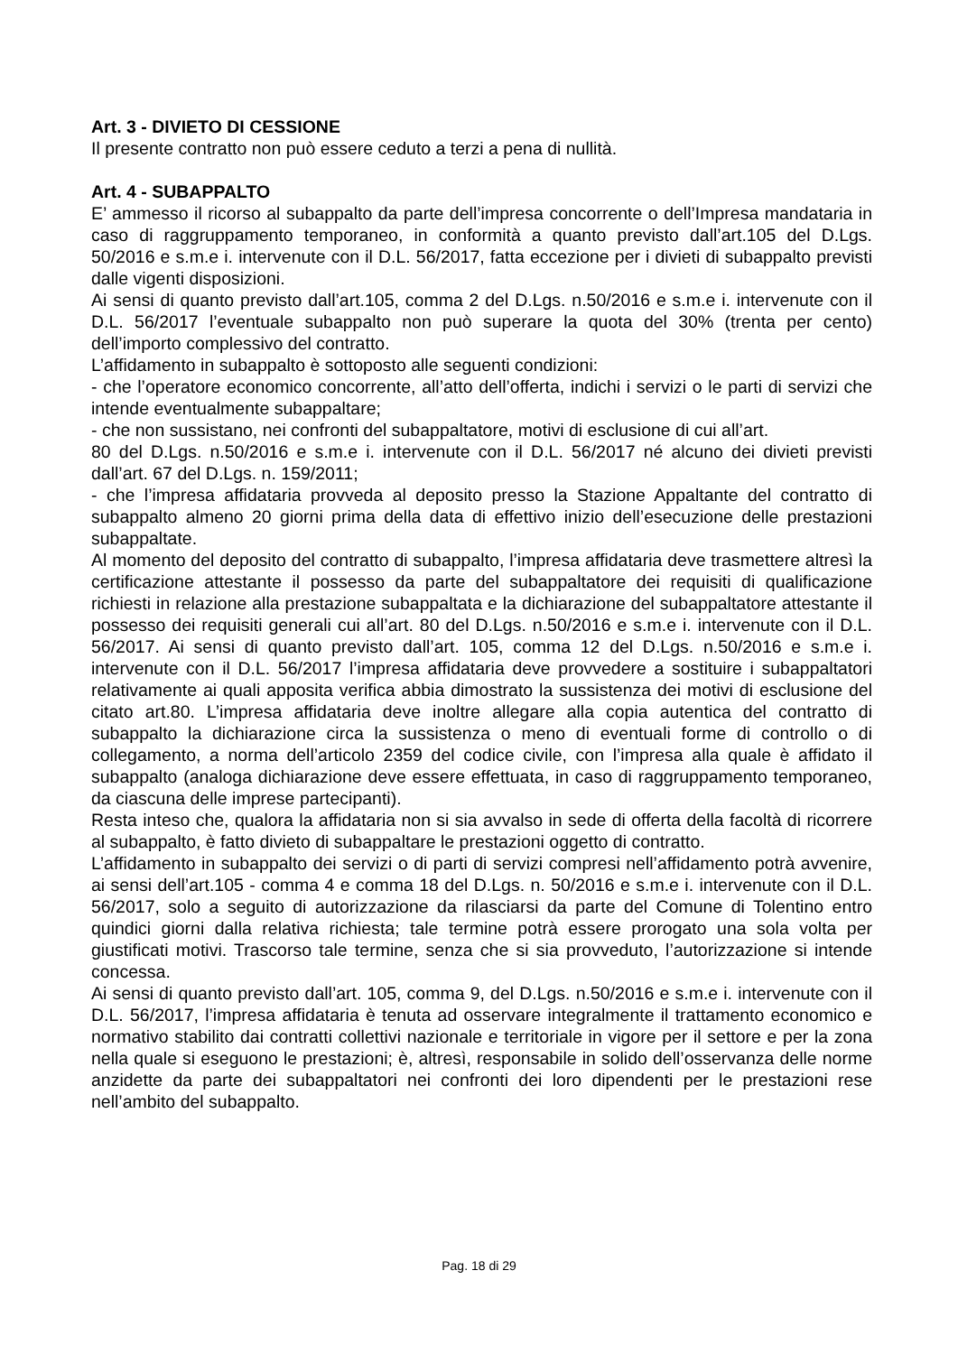Art. 3 - DIVIETO DI CESSIONE
Il presente contratto non può essere ceduto a terzi a pena di nullità.
Art. 4 - SUBAPPALTO
E’ ammesso il ricorso al subappalto da parte dell’impresa concorrente o dell’Impresa mandataria in caso di raggruppamento temporaneo, in conformità a quanto previsto dall’art.105 del D.Lgs. 50/2016 e s.m.e i. intervenute con il D.L. 56/2017, fatta eccezione per i divieti di subappalto previsti dalle vigenti disposizioni.
Ai sensi di quanto previsto dall’art.105, comma 2 del D.Lgs. n.50/2016 e s.m.e i. intervenute con il D.L. 56/2017 l’eventuale subappalto non può superare la quota del 30% (trenta per cento) dell’importo complessivo del contratto.
L’affidamento in subappalto è sottoposto alle seguenti condizioni:
- che l’operatore economico concorrente, all’atto dell’offerta, indichi i servizi o le parti di servizi che intende eventualmente subappaltare;
- che non sussistano, nei confronti del subappaltatore, motivi di esclusione di cui all’art.
80 del D.Lgs. n.50/2016 e s.m.e i. intervenute con il D.L. 56/2017 né alcuno dei divieti previsti dall’art. 67 del D.Lgs. n. 159/2011;
- che l’impresa affidataria provveda al deposito presso la Stazione Appaltante del contratto di subappalto almeno 20 giorni prima della data di effettivo inizio dell’esecuzione delle prestazioni subappaltate.
Al momento del deposito del contratto di subappalto, l’impresa affidataria deve trasmettere altresì la certificazione attestante il possesso da parte del subappaltatore dei requisiti di qualificazione richiesti in relazione alla prestazione subappaltata e la dichiarazione del subappaltatore attestante il possesso dei requisiti generali cui all’art. 80 del D.Lgs. n.50/2016 e s.m.e i. intervenute con il D.L. 56/2017. Ai sensi di quanto previsto dall’art. 105, comma 12 del D.Lgs. n.50/2016 e s.m.e i. intervenute con il D.L. 56/2017 l’impresa affidataria deve provvedere a sostituire i subappaltatori relativamente ai quali apposita verifica abbia dimostrato la sussistenza dei motivi di esclusione del citato art.80. L’impresa affidataria deve inoltre allegare alla copia autentica del contratto di subappalto la dichiarazione circa la sussistenza o meno di eventuali forme di controllo o di collegamento, a norma dell’articolo 2359 del codice civile, con l’impresa alla quale è affidato il subappalto (analoga dichiarazione deve essere effettuata, in caso di raggruppamento temporaneo, da ciascuna delle imprese partecipanti).
Resta inteso che, qualora la affidataria non si sia avvalso in sede di offerta della facoltà di ricorrere al subappalto, è fatto divieto di subappaltare le prestazioni oggetto di contratto.
L’affidamento in subappalto dei servizi o di parti di servizi compresi nell’affidamento potrà avvenire, ai sensi dell’art.105 - comma 4 e comma 18 del D.Lgs. n. 50/2016 e s.m.e i. intervenute con il D.L. 56/2017, solo a seguito di autorizzazione da rilasciarsi da parte del Comune di Tolentino entro quindici giorni dalla relativa richiesta; tale termine potrà essere prorogato una sola volta per giustificati motivi. Trascorso tale termine, senza che si sia provveduto, l’autorizzazione si intende concessa.
Ai sensi di quanto previsto dall’art. 105, comma 9, del D.Lgs. n.50/2016 e s.m.e i. intervenute con il D.L. 56/2017, l’impresa affidataria è tenuta ad osservare integralmente il trattamento economico e normativo stabilito dai contratti collettivi nazionale e territoriale in vigore per il settore e per la zona nella quale si eseguono le prestazioni; è, altresì, responsabile in solido dell’osservanza delle norme anzidette da parte dei subappaltatori nei confronti dei loro dipendenti per le prestazioni rese nell’ambito del subappalto.
Pag. 18 di 29